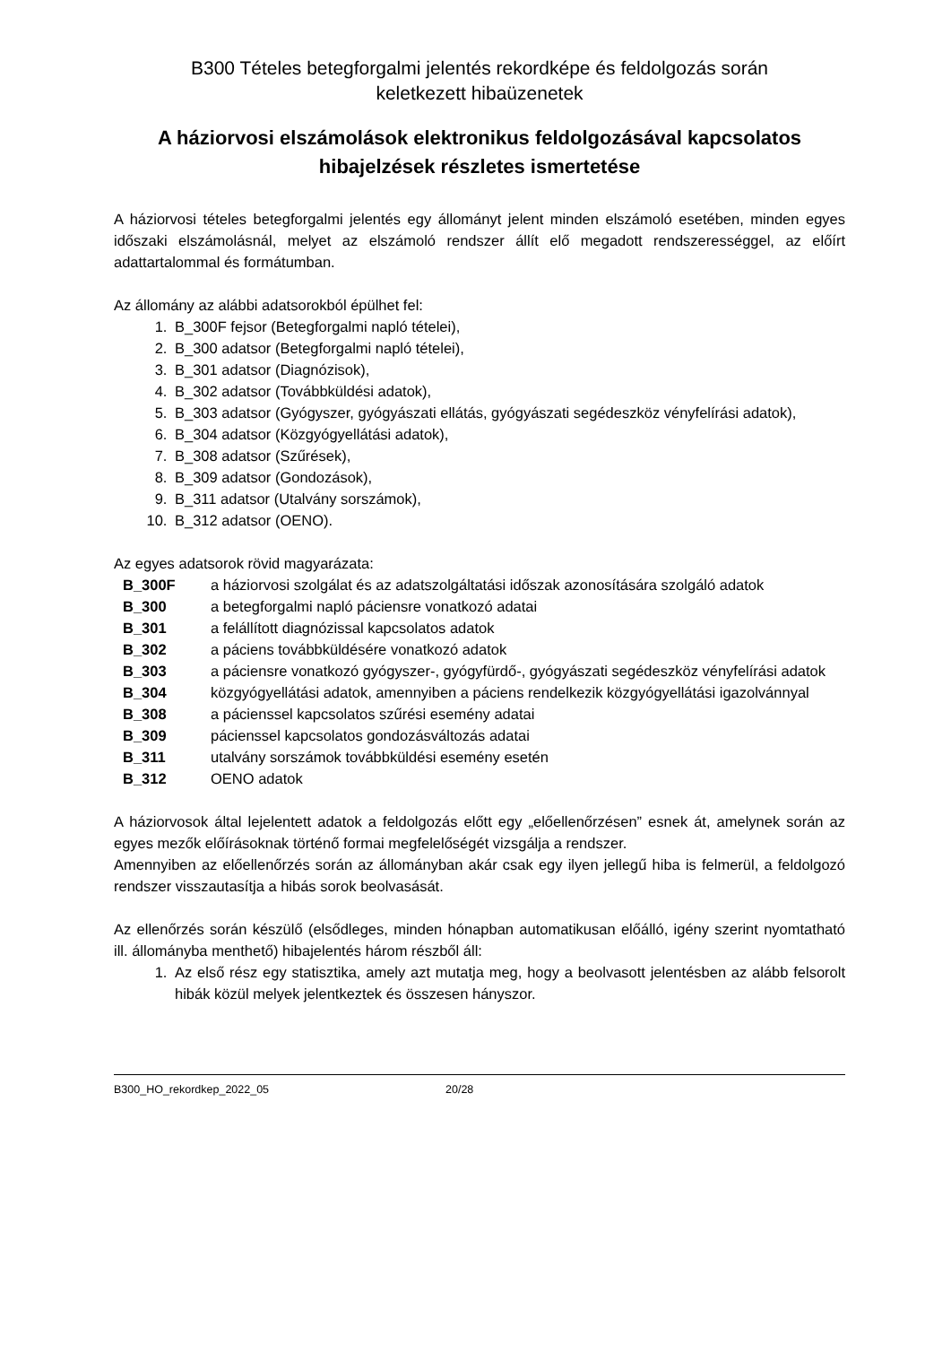B300 Tételes betegforgalmi jelentés rekordképe és feldolgozás során
keletkezett hibaüzenetek
A háziorvosi elszámolások elektronikus feldolgozásával kapcsolatos
hibajelzések részletes ismertetése
A háziorvosi tételes betegforgalmi jelentés egy állományt jelent minden elszámoló esetében, minden egyes időszaki elszámolásnál, melyet az elszámoló rendszer állít elő megadott rendszerességgel, az előírt adattartalommal és formátumban.
Az állomány az alábbi adatsorokból épülhet fel:
1. B_300F fejsor (Betegforgalmi napló tételei),
2. B_300 adatsor (Betegforgalmi napló tételei),
3. B_301 adatsor (Diagnózisok),
4. B_302 adatsor (Továbbküldési adatok),
5. B_303 adatsor (Gyógyszer, gyógyászati ellátás, gyógyászati segédeszköz vényfelírási adatok),
6. B_304 adatsor (Közgyógyellátási adatok),
7. B_308 adatsor (Szűrések),
8. B_309 adatsor (Gondozások),
9. B_311 adatsor (Utalvány sorszámok),
10. B_312 adatsor (OENO).
Az egyes adatsorok rövid magyarázata:
| B_300F | a háziorvosi szolgálat és az adatszolgáltatási időszak azonosítására szolgáló adatok |
| B_300 | a betegforgalmi napló páciensre vonatkozó adatai |
| B_301 | a felállított diagnózissal kapcsolatos adatok |
| B_302 | a páciens továbbküldésére vonatkozó adatok |
| B_303 | a páciensre vonatkozó gyógyszer-, gyógyfürdő-, gyógyászati segédeszköz vényfelírási adatok |
| B_304 | közgyógyellátási adatok, amennyiben a páciens rendelkezik közgyógyellátási igazolvánnyal |
| B_308 | a pácienssel kapcsolatos szűrési esemény adatai |
| B_309 | pácienssel kapcsolatos gondozásváltozás adatai |
| B_311 | utalvány sorszámok továbbküldési esemény esetén |
| B_312 | OENO adatok |
A háziorvosok által lejelentett adatok a feldolgozás előtt egy „előellenőrzésen” esnek át, amelynek során az egyes mezők előírásoknak történő formai megfelelőségét vizsgálja a rendszer.
Amennyiben az előellenőrzés során az állományban akár csak egy ilyen jellegű hiba is felmerül, a feldolgozó rendszer visszautasítja a hibás sorok beolvasását.
Az ellenőrzés során készülő (elsődleges, minden hónapban automatikusan előálló, igény szerint nyomtatható ill. állományba menthető) hibajelentés három részből áll:
1. Az első rész egy statisztika, amely azt mutatja meg, hogy a beolvasott jelentésben az alább felsorolt hibák közül melyek jelentkeztek és összesen hányszor.
B300_HO_rekordkep_2022_05 20/28